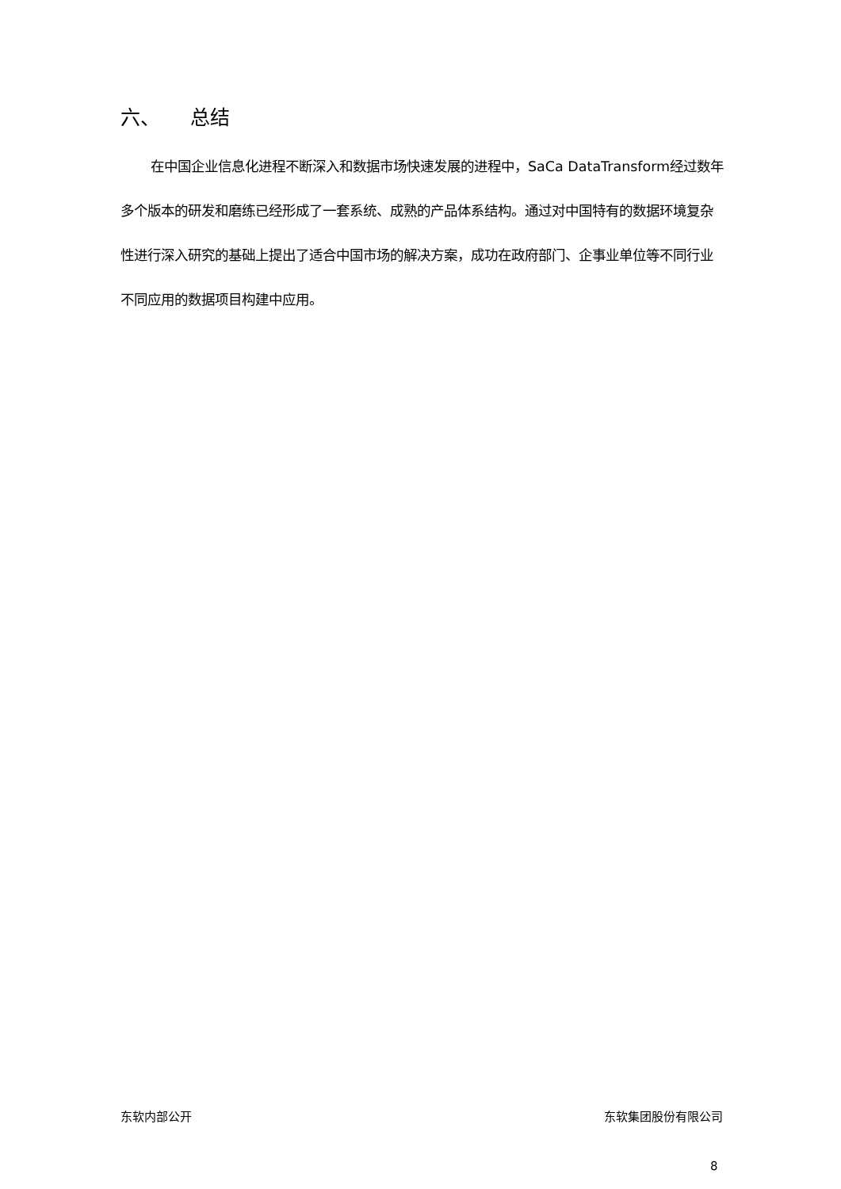六、 总结
在中国企业信息化进程不断深入和数据市场快速发展的进程中，SaCa DataTransform经过数年多个版本的研发和磨练已经形成了一套系统、成熟的产品体系结构。通过对中国特有的数据环境复杂性进行深入研究的基础上提出了适合中国市场的解决方案，成功在政府部门、企事业单位等不同行业不同应用的数据项目构建中应用。
东软内部公开 东软集团股份有限公司
8